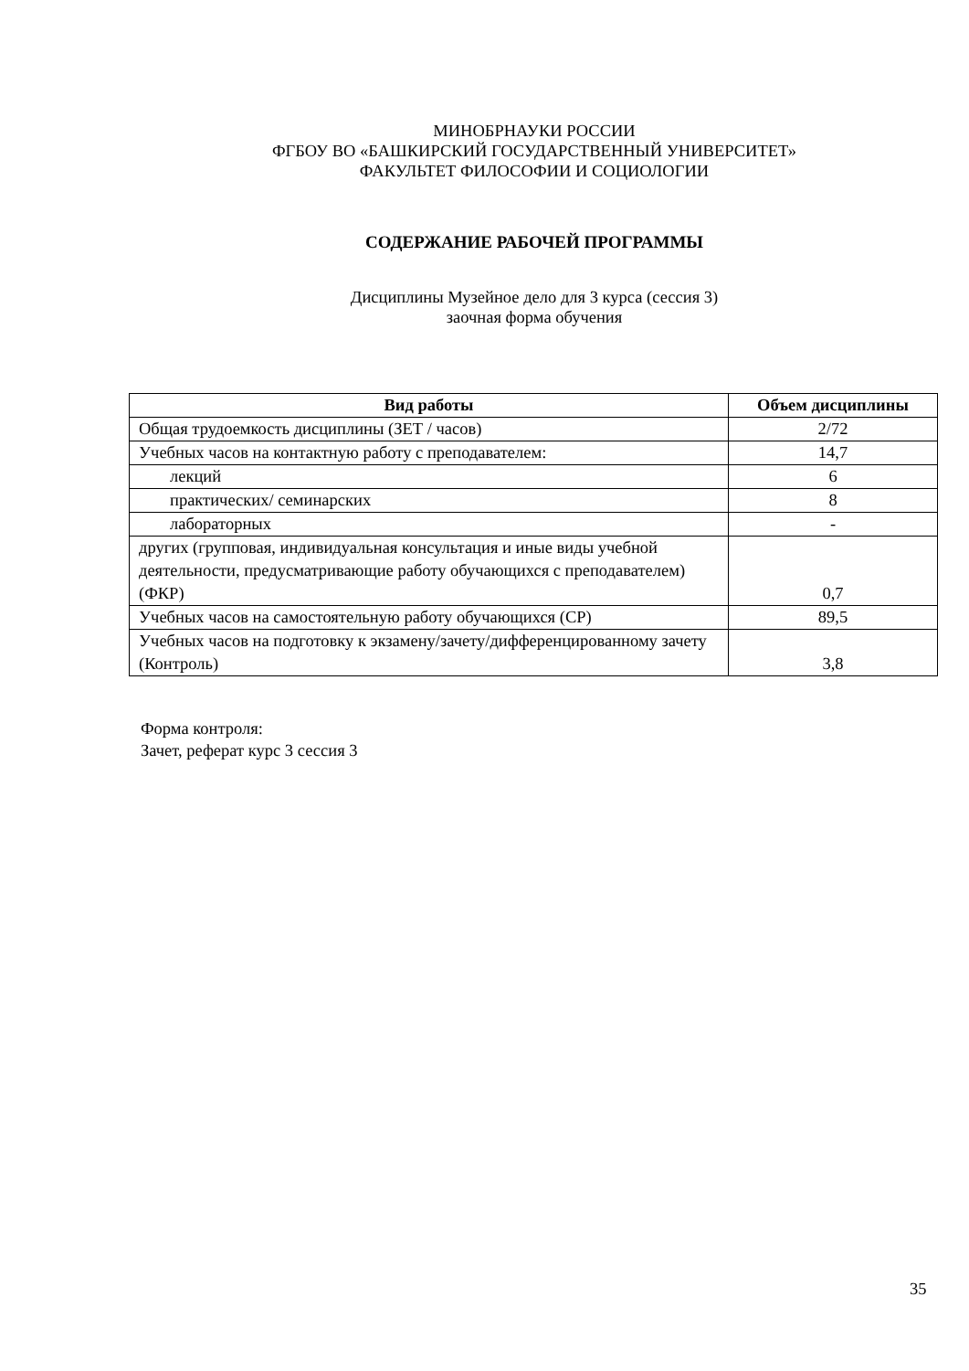МИНОБРНАУКИ РОССИИ
ФГБОУ ВО «БАШКИРСКИЙ ГОСУДАРСТВЕННЫЙ УНИВЕРСИТЕТ»
ФАКУЛЬТЕТ ФИЛОСОФИИ И СОЦИОЛОГИИ
СОДЕРЖАНИЕ РАБОЧЕЙ ПРОГРАММЫ
Дисциплины Музейное дело для 3 курса (сессия 3)
заочная форма обучения
| Вид работы | Объем дисциплины |
| --- | --- |
| Общая трудоемкость дисциплины (ЗЕТ / часов) | 2/72 |
| Учебных часов на контактную работу с преподавателем: | 14,7 |
| лекций | 6 |
| практических/ семинарских | 8 |
| лабораторных | - |
| других (групповая, индивидуальная консультация и иные виды учебной деятельности, предусматривающие работу обучающихся с преподавателем) (ФКР) | 0,7 |
| Учебных часов на самостоятельную работу обучающихся (СР) | 89,5 |
| Учебных часов на подготовку к экзамену/зачету/дифференцированному зачету (Контроль) | 3,8 |
Форма контроля:
Зачет, реферат курс 3 сессия 3
35